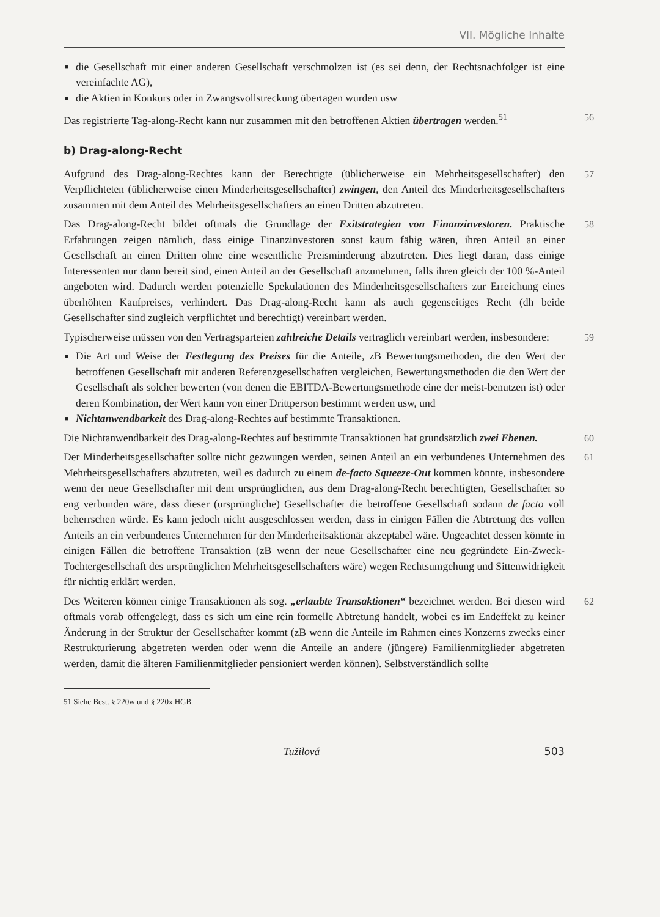VII. Mögliche Inhalte
■ die Gesellschaft mit einer anderen Gesellschaft verschmolzen ist (es sei denn, der Rechtsnachfolger ist eine vereinfachte AG),
■ die Aktien in Konkurs oder in Zwangsvollstreckung übertagen wurden usw
Das registrierte Tag-along-Recht kann nur zusammen mit den betroffenen Aktien übertragen werden.<sup>51</sup> 56
b) Drag-along-Recht
Aufgrund des Drag-along-Rechtes kann der Berechtigte (üblicherweise ein Mehrheitsgesellschafter) den Verpflichteten (üblicherweise einen Minderheitsgesellschafter) zwingen, den Anteil des Minderheitsgesellschafters zusammen mit dem Anteil des Mehrheitsgesellschafters an einen Dritten abzutreten. 57
Das Drag-along-Recht bildet oftmals die Grundlage der Exitstrategien von Finanzinvestoren. Praktische Erfahrungen zeigen nämlich, dass einige Finanzinvestoren sonst kaum fähig wären, ihren Anteil an einer Gesellschaft an einen Dritten ohne eine wesentliche Preisminderung abzutreten. Dies liegt daran, dass einige Interessenten nur dann bereit sind, einen Anteil an der Gesellschaft anzunehmen, falls ihren gleich der 100 %-Anteil angeboten wird. Dadurch werden potenzielle Spekulationen des Minderheitsgesellschafters zur Erreichung eines überhöhten Kaufpreises, verhindert. Das Drag-along-Recht kann als auch gegenseitiges Recht (dh beide Gesellschafter sind zugleich verpflichtet und berechtigt) vereinbart werden. 58
Typischerweise müssen von den Vertragsparteien zahlreiche Details vertraglich vereinbart werden, insbesondere: 59
■ Die Art und Weise der Festlegung des Preises für die Anteile, zB Bewertungsmethoden, die den Wert der betroffenen Gesellschaft mit anderen Referenzgesellschaften vergleichen, Bewertungsmethoden die den Wert der Gesellschaft als solcher bewerten (von denen die EBITDA-Bewertungsmethode eine der meist-benutzen ist) oder deren Kombination, der Wert kann von einer Drittperson bestimmt werden usw, und
■ Nichtanwendbarkeit des Drag-along-Rechtes auf bestimmte Transaktionen.
Die Nichtanwendbarkeit des Drag-along-Rechtes auf bestimmte Transaktionen hat grundsätzlich zwei Ebenen. 60
Der Minderheitsgesellschafter sollte nicht gezwungen werden, seinen Anteil an ein verbundenes Unternehmen des Mehrheitsgesellschafters abzutreten, weil es dadurch zu einem de-facto Squeeze-Out kommen könnte, insbesondere wenn der neue Gesellschafter mit dem ursprünglichen, aus dem Drag-along-Recht berechtigten, Gesellschafter so eng verbunden wäre, dass dieser (ursprüngliche) Gesellschafter die betroffene Gesellschaft sodann de facto voll beherrschen würde. Es kann jedoch nicht ausgeschlossen werden, dass in einigen Fällen die Abtretung des vollen Anteils an ein verbundenes Unternehmen für den Minderheitsaktionär akzeptabel wäre. Ungeachtet dessen könnte in einigen Fällen die betroffene Transaktion (zB wenn der neue Gesellschafter eine neu gegründete Ein-Zweck-Tochtergesellschaft des ursprünglichen Mehrheitsgesellschafters wäre) wegen Rechtsumgehung und Sittenwidrigkeit für nichtig erklärt werden. 61
Des Weiteren können einige Transaktionen als sog. „erlaubte Transaktionen“ bezeichnet werden. Bei diesen wird oftmals vorab offengelegt, dass es sich um eine rein formelle Abtretung handelt, wobei es im Endeffekt zu keiner Änderung in der Struktur der Gesellschafter kommt (zB wenn die Anteile im Rahmen eines Konzerns zwecks einer Restrukturierung abgetreten werden oder wenn die Anteile an andere (jüngere) Familienmitglieder abgetreten werden, damit die älteren Familienmitglieder pensioniert werden können). Selbstverständlich sollte 62
51 Siehe Best. § 220w und § 220x HGB.
Tužilová 503